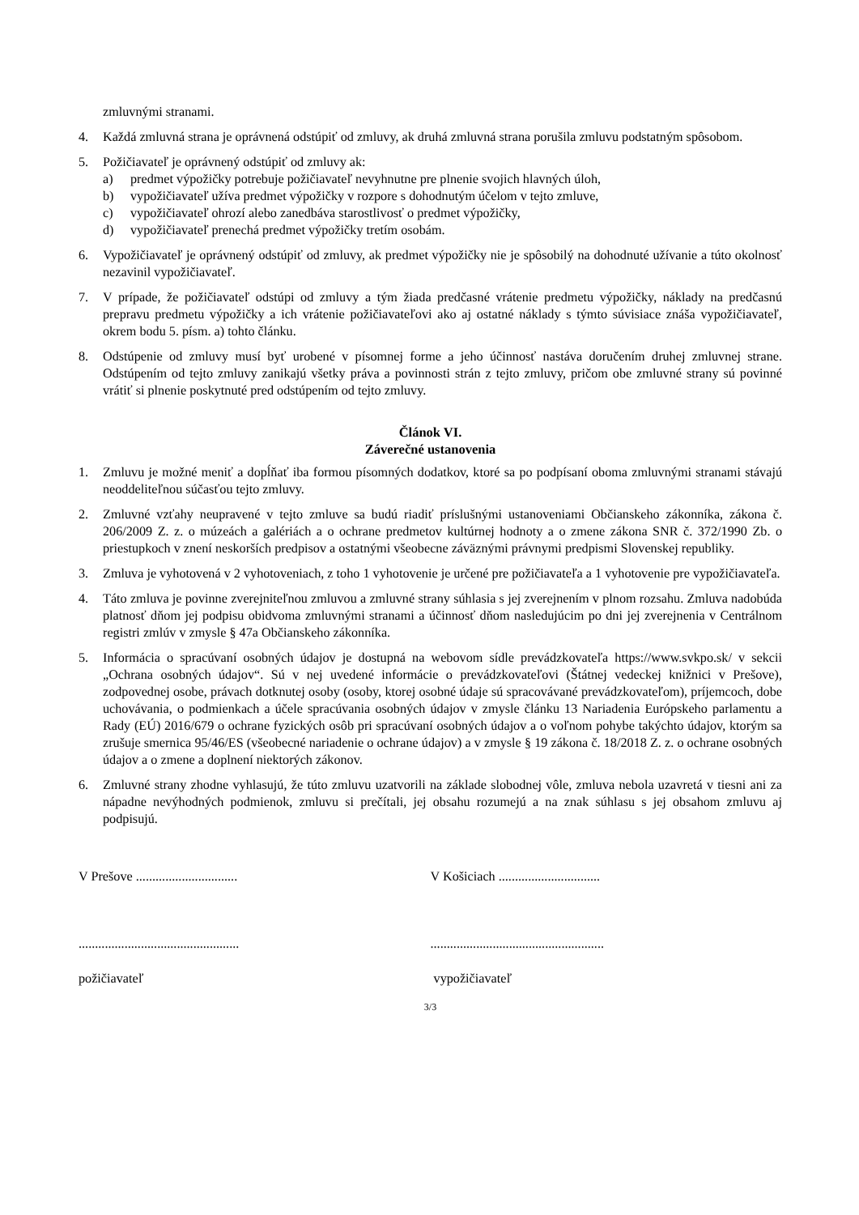zmluvnými stranami.
4. Každá zmluvná strana je oprávnená odstúpiť od zmluvy, ak druhá zmluvná strana porušila zmluvu podstatným spôsobom.
5. Požičiavateľ je oprávnený odstúpiť od zmluvy ak:
a) predmet výpožičky potrebuje požičiavateľ nevyhnutne pre plnenie svojich hlavných úloh,
b) vypožičiavateľ užíva predmet výpožičky v rozpore s dohodnutým účelom v tejto zmluve,
c) vypožičiavateľ ohrozí alebo zanedbáva starostlivosť o predmet výpožičky,
d) vypožičiavateľ prenechá predmet výpožičky tretím osobám.
6. Vypožičiavateľ je oprávnený odstúpiť od zmluvy, ak predmet výpožičky nie je spôsobilý na dohodnuté užívanie a túto okolnosť nezavinil vypožičiavateľ.
7. V prípade, že požičiavateľ odstúpi od zmluvy a tým žiada predčasné vrátenie predmetu výpožičky, náklady na predčasnú prepravu predmetu výpožičky a ich vrátenie požičiavateľovi ako aj ostatné náklady s týmto súvisiace znáša vypožičiavateľ, okrem bodu 5. písm. a) tohto článku.
8. Odstúpenie od zmluvy musí byť urobené v písomnej forme a jeho účinnosť nastáva doručením druhej zmluvnej strane. Odstúpením od tejto zmluvy zanikajú všetky práva a povinnosti strán z tejto zmluvy, pričom obe zmluvné strany sú povinné vrátiť si plnenie poskytnuté pred odstúpením od tejto zmluvy.
Článok VI.
Záverečné ustanovenia
1. Zmluvu je možné meniť a dopĺňať iba formou písomných dodatkov, ktoré sa po podpísaní oboma zmluvnými stranami stávajú neoddeliteľnou súčasťou tejto zmluvy.
2. Zmluvné vzťahy neupravené v tejto zmluve sa budú riadiť príslušnými ustanoveniami Občianskeho zákonníka, zákona č. 206/2009 Z. z. o múzeách a galériách a o ochrane predmetov kultúrnej hodnoty a o zmene zákona SNR č. 372/1990 Zb. o priestupkoch v znení neskorších predpisov a ostatnými všeobecne záväznými právnymi predpismi Slovenskej republiky.
3. Zmluva je vyhotovená v 2 vyhotoveniach, z toho 1 vyhotovenie je určené pre požičiavateľa a 1 vyhotovenie pre vypožičiavateľa.
4. Táto zmluva je povinne zverejniteľnou zmluvou a zmluvné strany súhlasia s jej zverejnením v plnom rozsahu. Zmluva nadobúda platnosť dňom jej podpisu obidvoma zmluvnými stranami a účinnosť dňom nasledujúcim po dni jej zverejnenia v Centrálnom registri zmlúv v zmysle § 47a Občianskeho zákonníka.
5. Informácia o spracúvaní osobných údajov je dostupná na webovom sídle prevádzkovateľa https://www.svkpo.sk/ v sekcii „Ochrana osobných údajov“. Sú v nej uvedené informácie o prevádzkovateľovi (Štátnej vedeckej knižnici v Prešove), zodpovednej osobe, právach dotknutej osoby (osoby, ktorej osobné údaje sú spracovávané prevádzkovateľom), príjemcoch, dobe uchovávania, o podmienkach a účele spracúvania osobných údajov v zmysle článku 13 Nariadenia Európskeho parlamentu a Rady (EÚ) 2016/679 o ochrane fyzických osôb pri spracúvaní osobných údajov a o voľnom pohybe takýchto údajov, ktorým sa zrušuje smernica 95/46/ES (všeobecné nariadenie o ochrane údajov) a v zmysle § 19 zákona č. 18/2018 Z. z. o ochrane osobných údajov a o zmene a doplnení niektorých zákonov.
6. Zmluvné strany zhodne vyhlasujú, že túto zmluvu uzatvorili na základe slobodnej vôle, zmluva nebola uzavretá v tiesni ani za nápadne nevýhodných podmienok, zmluvu si prečítali, jej obsahu rozumejú a na znak súhlasu s jej obsahom zmluvu aj podpisujú.
V Prešove ............................... V Košiciach ...............................
.................................................
.....................................................
požičiavateľ vypožičiavateľ
3/3